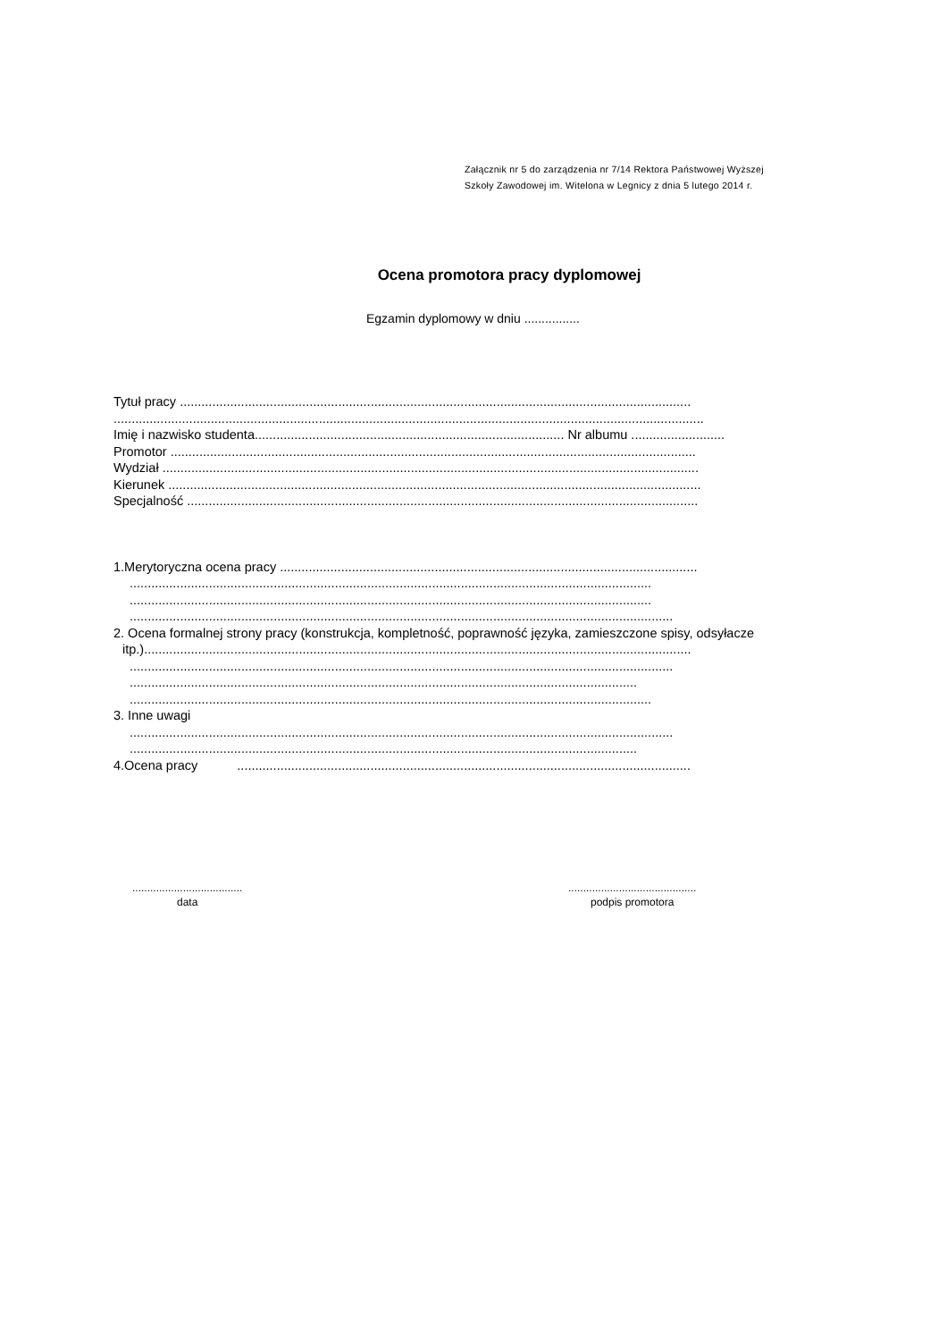Załącznik nr 5 do zarządzenia nr 7/14 Rektora Państwowej Wyższej
Szkoły Zawodowej im. Witelona w Legnicy z dnia 5 lutego 2014 r.
Ocena promotora pracy dyplomowej
Egzamin dyplomowy w dniu ................
Tytuł pracy ..............................................................................................................................................
....................................................................................................................................................................
Imię i nazwisko studenta...................................................................................... Nr albumu ..........................
Promotor ..................................................................................................................................................
Wydział .....................................................................................................................................................
Kierunek ....................................................................................................................................................
Specjalność ..............................................................................................................................................
1.Merytoryczna ocena pracy ....................................................................................................................
.................................................................................................................................................
.................................................................................................................................................
.......................................................................................................................................................
2. Ocena formalnej strony pracy (konstrukcja, kompletność, poprawność języka, zamieszczone spisy, odsyłacze
itp.)........................................................................................................................................................
.......................................................................................................................................................
.............................................................................................................................................
.................................................................................................................................................
3. Inne uwagi
.......................................................................................................................................................
.............................................................................................................................................
4.Ocena pracy ..............................................................................................................................
.....................................
data
...........................................
podpis promotora